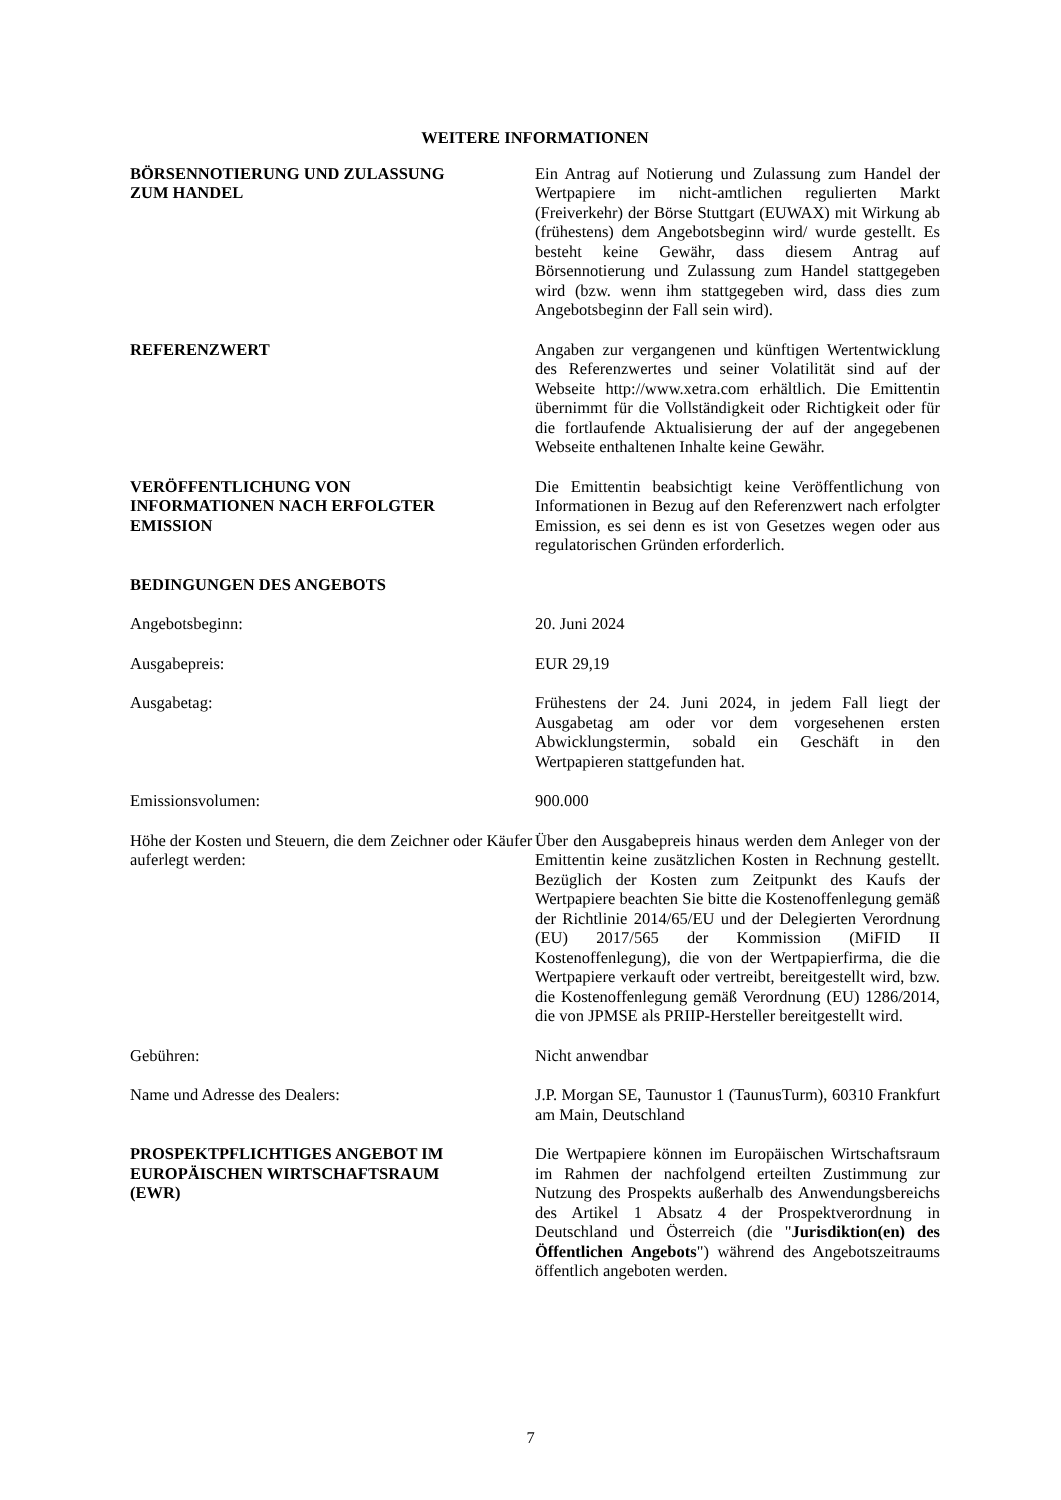WEITERE INFORMATIONEN
BÖRSENNOTIERUNG UND ZULASSUNG
ZUM HANDEL
Ein Antrag auf Notierung und Zulassung zum Handel der Wertpapiere im nicht-amtlichen regulierten Markt (Freiverkehr) der Börse Stuttgart (EUWAX) mit Wirkung ab (frühestens) dem Angebotsbeginn wird/ wurde gestellt. Es besteht keine Gewähr, dass diesem Antrag auf Börsennotierung und Zulassung zum Handel stattgegeben wird (bzw. wenn ihm stattgegeben wird, dass dies zum Angebotsbeginn der Fall sein wird).
REFERENZWERT Angaben zur vergangenen und künftigen Wertentwicklung des Referenzwertes und seiner Volatilität sind auf der Webseite http://www.xetra.com erhältlich. Die Emittentin übernimmt für die Vollständigkeit oder Richtigkeit oder für die fortlaufende Aktualisierung der auf der angegebenen Webseite enthaltenen Inhalte keine Gewähr.
VERÖFFENTLICHUNG VON
INFORMATIONEN NACH ERFOLGTER
EMISSION
Die Emittentin beabsichtigt keine Veröffentlichung von Informationen in Bezug auf den Referenzwert nach erfolgter Emission, es sei denn es ist von Gesetzes wegen oder aus regulatorischen Gründen erforderlich.
BEDINGUNGEN DES ANGEBOTS
Angebotsbeginn: 20. Juni 2024
Ausgabepreis: EUR 29,19
Ausgabetag: Frühestens der 24. Juni 2024, in jedem Fall liegt der Ausgabetag am oder vor dem vorgesehenen ersten Abwicklungstermin, sobald ein Geschäft in den Wertpapieren stattgefunden hat.
Emissionsvolumen: 900.000
Höhe der Kosten und Steuern, die dem Zeichner oder Käufer auferlegt werden:
Über den Ausgabepreis hinaus werden dem Anleger von der Emittentin keine zusätzlichen Kosten in Rechnung gestellt. Bezüglich der Kosten zum Zeitpunkt des Kaufs der Wertpapiere beachten Sie bitte die Kostenoffenlegung gemäß der Richtlinie 2014/65/EU und der Delegierten Verordnung (EU) 2017/565 der Kommission (MiFID II Kostenoffenlegung), die von der Wertpapierfirma, die die Wertpapiere verkauft oder vertreibt, bereitgestellt wird, bzw. die Kostenoffenlegung gemäß Verordnung (EU) 1286/2014, die von JPMSE als PRIIP-Hersteller bereitgestellt wird.
Gebühren: Nicht anwendbar
Name und Adresse des Dealers: J.P. Morgan SE, Taunustor 1 (TaunusTurm), 60310 Frankfurt am Main, Deutschland
PROSPEKTPFLICHTIGES ANGEBOT IM
EUROPÄISCHEN WIRTSCHAFTSRAUM
(EWR)
Die Wertpapiere können im Europäischen Wirtschaftsraum im Rahmen der nachfolgend erteilten Zustimmung zur Nutzung des Prospekts außerhalb des Anwendungsbereichs des Artikel 1 Absatz 4 der Prospektverordnung in Deutschland und Österreich (die "Jurisdiktion(en) des Öffentlichen Angebots") während des Angebotszeitraums öffentlich angeboten werden.
7